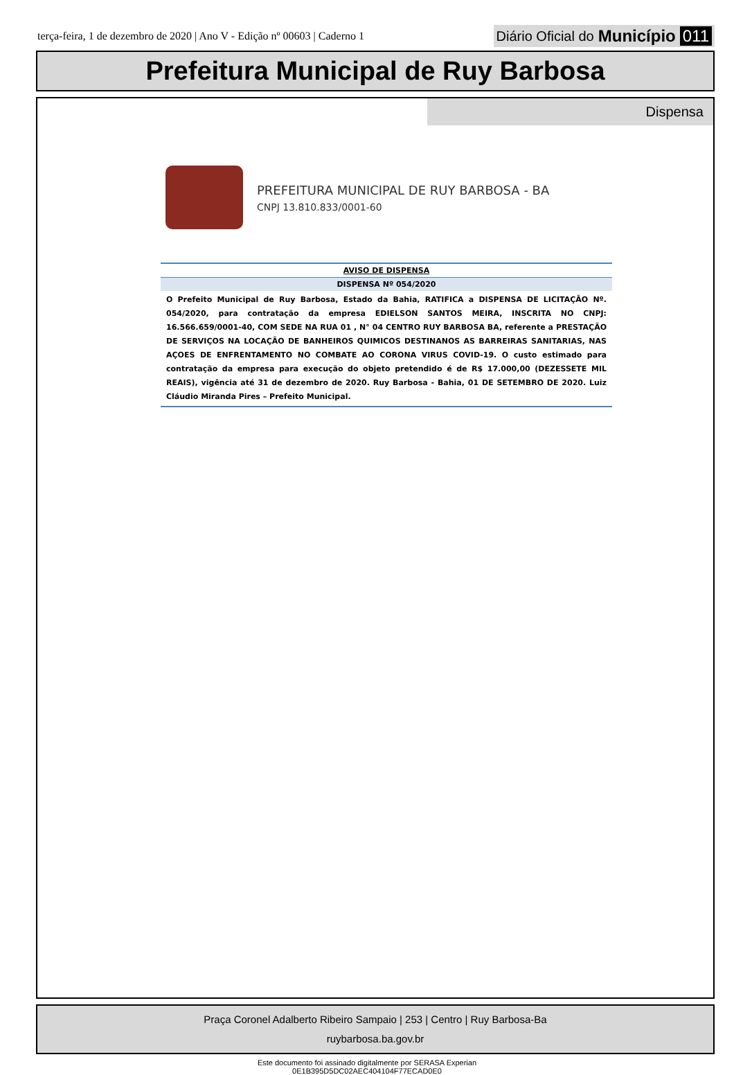terça-feira, 1 de dezembro de 2020 | Ano V - Edição nº 00603 | Caderno 1
Diário Oficial do Município 011
Prefeitura Municipal de Ruy Barbosa
Dispensa
PREFEITURA MUNICIPAL DE RUY BARBOSA - BA
CNPJ 13.810.833/0001-60
AVISO DE DISPENSA
DISPENSA Nº 054/2020
O Prefeito Municipal de Ruy Barbosa, Estado da Bahia, RATIFICA a DISPENSA DE LICITAÇÃO Nº. 054/2020, para contratação da empresa EDIELSON SANTOS MEIRA, INSCRITA NO CNPJ: 16.566.659/0001-40, COM SEDE NA RUA 01 , N° 04 CENTRO RUY BARBOSA BA, referente a PRESTAÇÃO DE SERVIÇOS NA LOCAÇÃO DE BANHEIROS QUIMICOS DESTINANOS AS BARREIRAS SANITARIAS, NAS AÇOES DE ENFRENTAMENTO NO COMBATE AO CORONA VIRUS COVID-19. O custo estimado para contratação da empresa para execução do objeto pretendido é de R$ 17.000,00 (DEZESSETE MIL REAIS), vigência até 31 de dezembro de 2020. Ruy Barbosa - Bahia, 01 DE SETEMBRO DE 2020. Luiz Cláudio Miranda Pires – Prefeito Municipal.
Praça Coronel Adalberto Ribeiro Sampaio | 253 | Centro | Ruy Barbosa-Ba
ruybarbosa.ba.gov.br
Este documento foi assinado digitalmente por SERASA Experian
0E1B395D5DC02AEC404104F77ECAD0E0